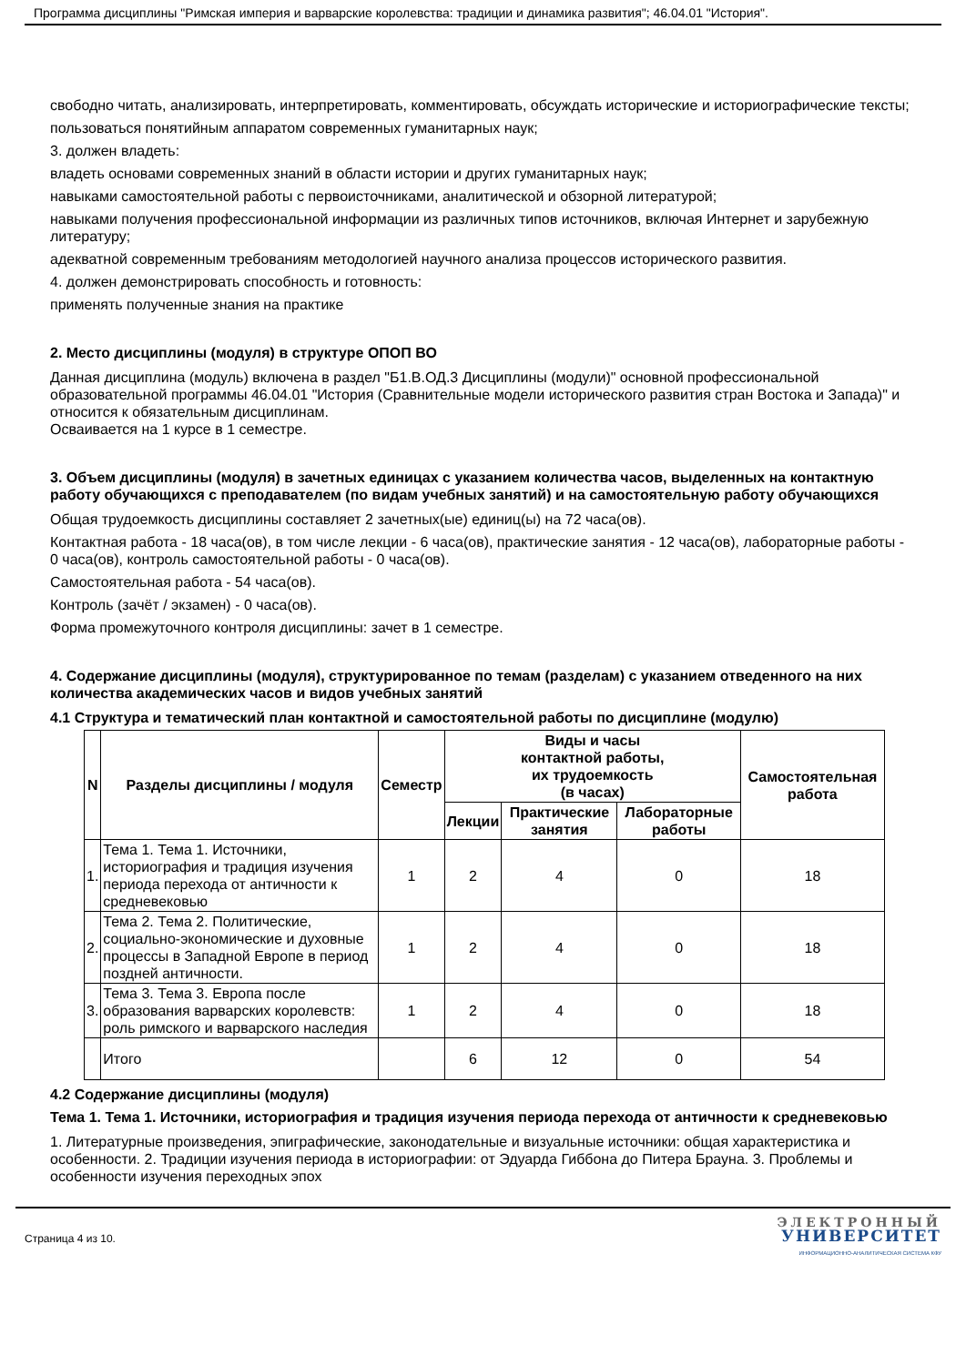Программа дисциплины "Римская империя и варварские королевства: традиции и динамика развития"; 46.04.01 "История".
свободно читать, анализировать, интерпретировать, комментировать, обсуждать исторические и историографические тексты;
пользоваться понятийным аппаратом современных гуманитарных наук;
3. должен владеть:
владеть основами современных знаний в области истории и других гуманитарных наук;
навыками самостоятельной работы с первоисточниками, аналитической и обзорной литературой;
навыками получения профессиональной информации из различных типов источников, включая Интернет и зарубежную литературу;
адекватной современным требованиям методологией научного анализа процессов исторического развития.
4. должен демонстрировать способность и готовность:
применять полученные знания на практике
2. Место дисциплины (модуля) в структуре ОПОП ВО
Данная дисциплина (модуль) включена в раздел "Б1.В.ОД.3 Дисциплины (модули)" основной профессиональной образовательной программы 46.04.01 "История (Сравнительные модели исторического развития стран Востока и Запада)" и относится к обязательным дисциплинам.
Осваивается на 1 курсе в 1 семестре.
3. Объем дисциплины (модуля) в зачетных единицах с указанием количества часов, выделенных на контактную работу обучающихся с преподавателем (по видам учебных занятий) и на самостоятельную работу обучающихся
Общая трудоемкость дисциплины составляет 2 зачетных(ые) единиц(ы) на 72 часа(ов).
Контактная работа - 18 часа(ов), в том числе лекции - 6 часа(ов), практические занятия - 12 часа(ов), лабораторные работы - 0 часа(ов), контроль самостоятельной работы - 0 часа(ов).
Самостоятельная работа - 54 часа(ов).
Контроль (зачёт / экзамен) - 0 часа(ов).
Форма промежуточного контроля дисциплины: зачет в 1 семестре.
4. Содержание дисциплины (модуля), структурированное по темам (разделам) с указанием отведенного на них количества академических часов и видов учебных занятий
4.1 Структура и тематический план контактной и самостоятельной работы по дисциплине (модулю)
| N | Разделы дисциплины / модуля | Семестр | Виды и часы контактной работы, их трудоемкость (в часах) | | | Самостоятельная работа |
| --- | --- | --- | --- | --- | --- | --- |
| | | | Лекции | Практические занятия | Лабораторные работы | |
| 1. | Тема 1. Тема 1. Источники, историография и традиция изучения периода перехода от античности к средневековью | 1 | 2 | 4 | 0 | 18 |
| 2. | Тема 2. Тема 2. Политические, социально-экономические и духовные процессы в Западной Европе в период поздней античности. | 1 | 2 | 4 | 0 | 18 |
| 3. | Тема 3. Тема 3. Европа после образования варварских королевств: роль римского и варварского наследия | 1 | 2 | 4 | 0 | 18 |
| | Итого | | 6 | 12 | 0 | 54 |
4.2 Содержание дисциплины (модуля)
Тема 1. Тема 1. Источники, историография и традиция изучения периода перехода от античности к средневековью
1. Литературные произведения, эпиграфические, законодательные и визуальные источники: общая характеристика и особенности. 2. Традиции изучения периода в историографии: от Эдуарда Гиббона до Питера Брауна. 3. Проблемы и особенности изучения переходных эпох
Страница 4 из 10.
ЭЛЕКТРОННЫЙ
УНИВЕРСИТЕТ
ИНФОРМАЦИОННО-АНАЛИТИЧЕСКАЯ СИСТЕМА КФУ